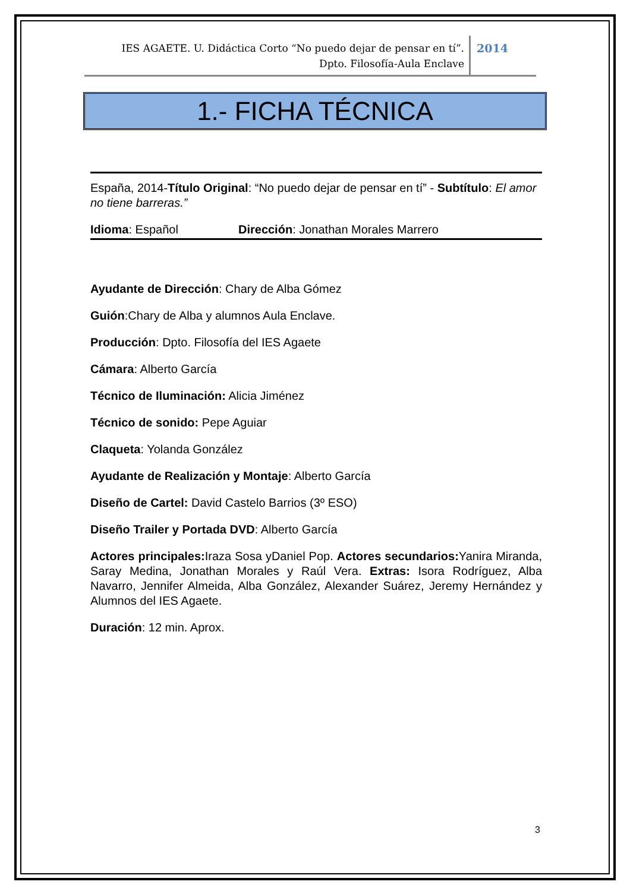IES AGAETE. U. Didáctica Corto “No puedo dejar de pensar en tí”.
Dpto. Filosofía-Aula Enclave
2014
1.- FICHA TÉCNICA
España, 2014-Título Original: “No puedo dejar de pensar en tí” - Subtítulo: El amor no tiene barreras.”
Idioma: Español Dirección: Jonathan Morales Marrero
Ayudante de Dirección: Chary de Alba Gómez
Guión:Chary de Alba y alumnos Aula Enclave.
Producción: Dpto. Filosofía del IES Agaete
Cámara: Alberto García
Técnico de Iluminación: Alicia Jiménez
Técnico de sonido: Pepe Aguiar
Claqueta: Yolanda González
Ayudante de Realización y Montaje: Alberto García
Diseño de Cartel: David Castelo Barrios (3º ESO)
Diseño Trailer y Portada DVD: Alberto García
Actores principales: Iraza Sosa yDaniel Pop. Actores secundarios: Yanira Miranda, Saray Medina, Jonathan Morales y Raúl Vera. Extras: Isora Rodríguez, Alba Navarro, Jennifer Almeida, Alba González, Alexander Suárez, Jeremy Hernández y Alumnos del IES Agaete.
Duración: 12 min. Aprox.
3